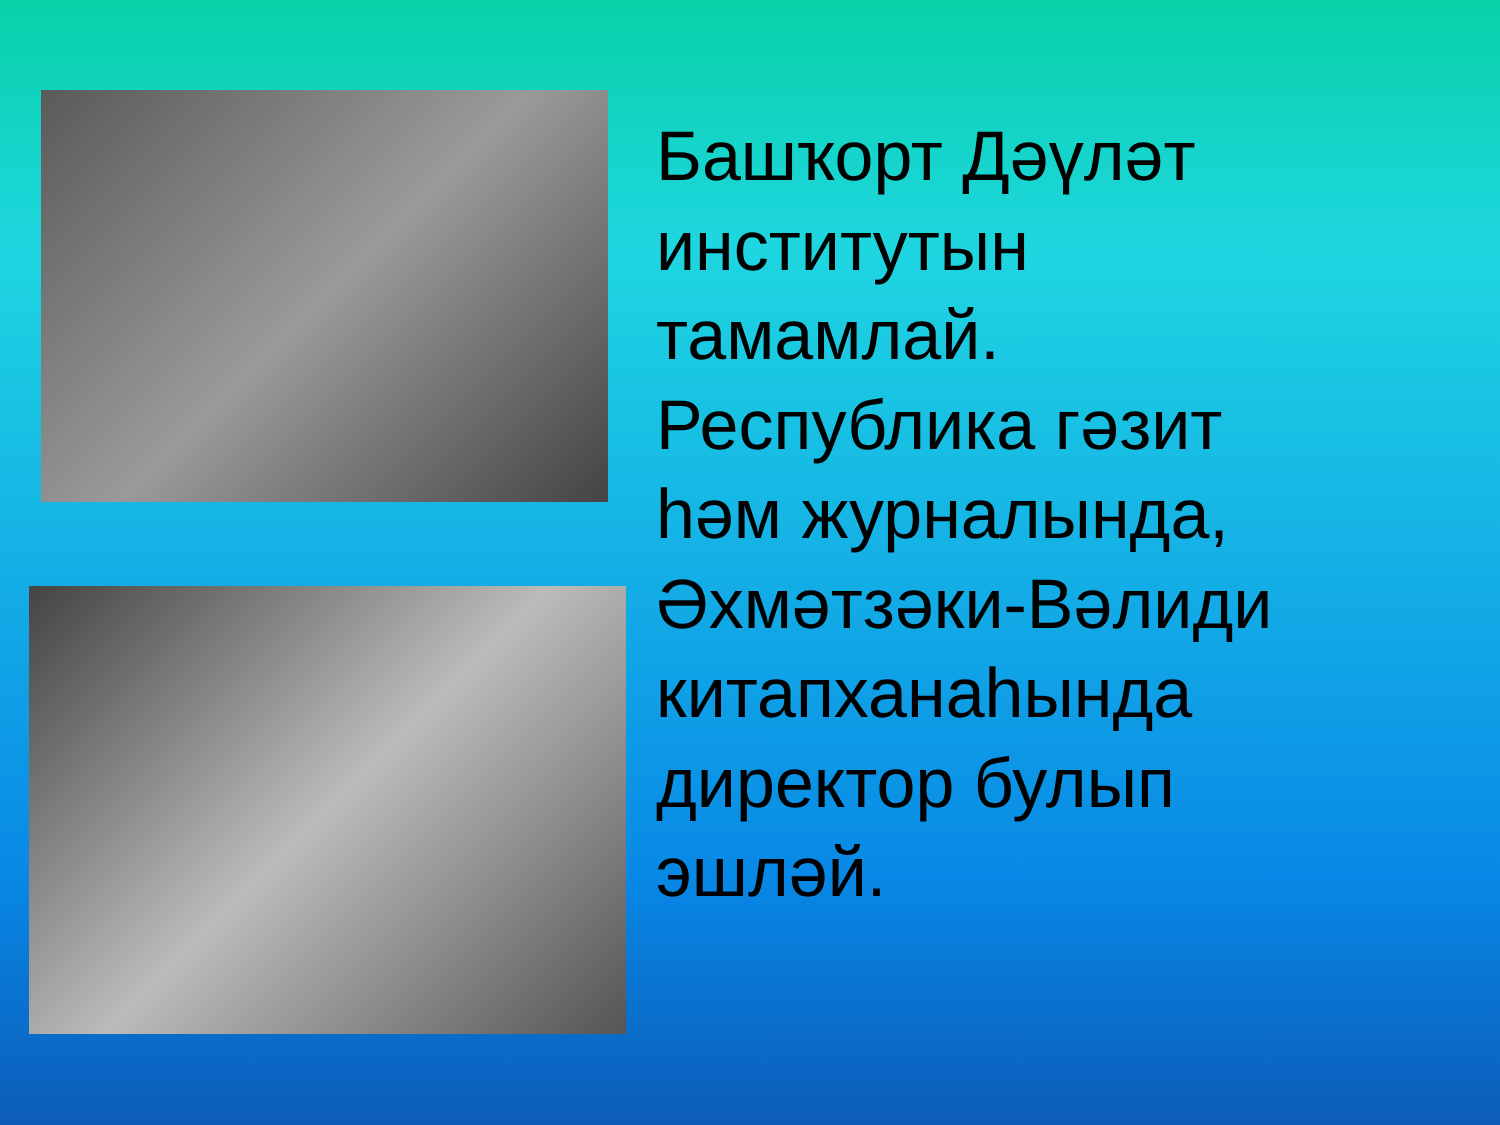Башҡорт Дәүләт
институтын
тамамлай.
Республика гәзит
һәм журналында, Әхмәтзәки-Вәлиди
китапханаһында
директор булып
эшләй.